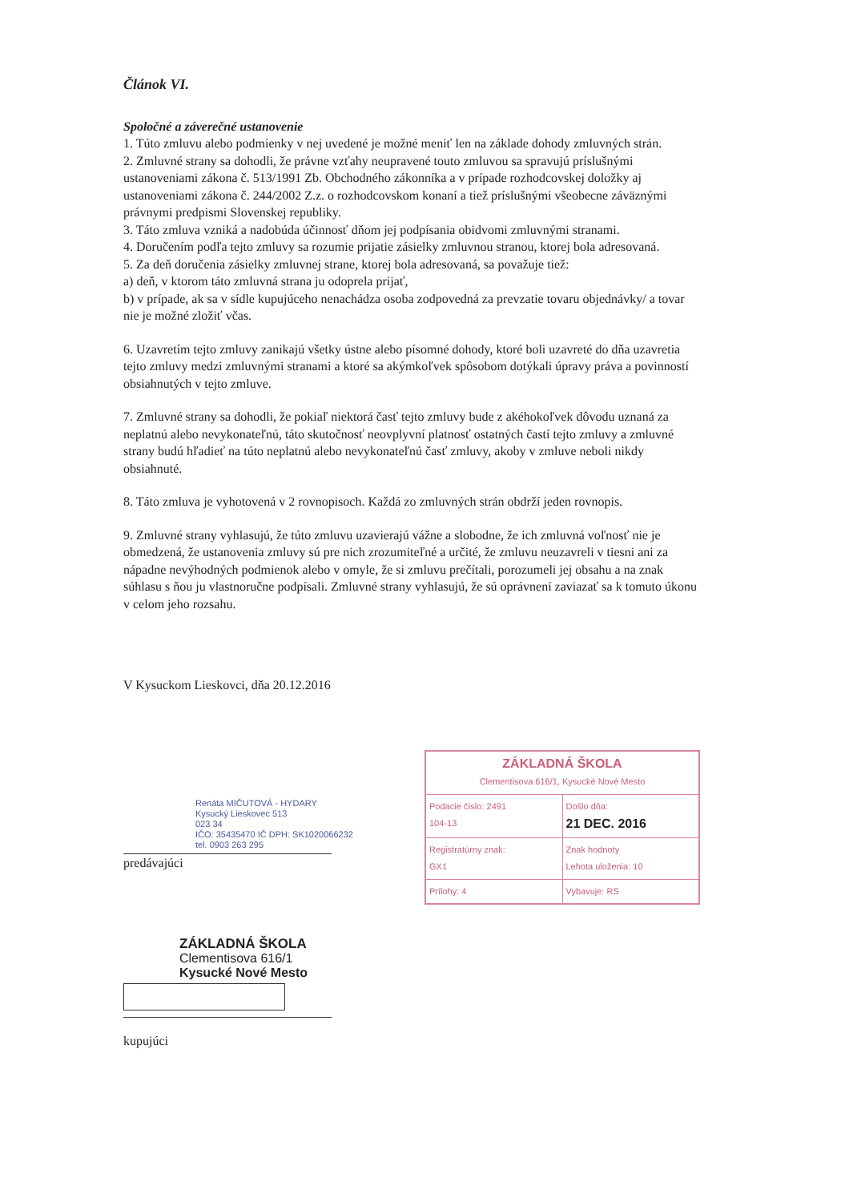Článok VI.
Spoločné a záverečné ustanovenie
1. Túto zmluvu alebo podmienky v nej uvedené je možné meniť len na základe dohody zmluvných strán.
2. Zmluvné strany sa dohodli, že právne vzťahy neupravené touto zmluvou sa spravujú príslušnými ustanoveniami zákona č. 513/1991 Zb. Obchodného zákonníka a v prípade rozhodcovskej doložky aj ustanoveniami zákona č. 244/2002 Z.z. o rozhodcovskom konaní a tiež príslušnými všeobecne záväznými právnymi predpismi Slovenskej republiky.
3. Táto zmluva vzniká a nadobúda účinnosť dňom jej podpísania obidvomi zmluvnými stranami.
4. Doručením podľa tejto zmluvy sa rozumie prijatie zásielky zmluvnou stranou, ktorej bola adresovaná.
5. Za deň doručenia zásielky zmluvnej strane, ktorej bola adresovaná, sa považuje tiež:
a) deň, v ktorom táto zmluvná strana ju odoprela prijať,
b) v prípade, ak sa v sídle kupujúceho nenachádza osoba zodpovedná za prevzatie tovaru objednávky/ a tovar nie je možné zložiť včas.
6. Uzavretím tejto zmluvy zanikajú všetky ústne alebo písomné dohody, ktoré boli uzavreté do dňa uzavretia tejto zmluvy medzi zmluvnými stranami a ktoré sa akýmkoľvek spôsobom dotýkali úpravy práva a povinností obsiahnutých v tejto zmluve.
7. Zmluvné strany sa dohodli, že pokiaľ niektorá časť tejto zmluvy bude z akéhokoľvek dôvodu uznaná za neplatnú alebo nevykonateľnú, táto skutočnosť neovplyvní platnosť ostatných častí tejto zmluvy a zmluvné strany budú hľadieť na túto neplatnú alebo nevykonateľnú časť zmluvy, akoby v zmluve neboli nikdy obsiahnuté.
8. Táto zmluva je vyhotovená v 2 rovnopisoch. Každá zo zmluvných strán obdrží jeden rovnopis.
9. Zmluvné strany vyhlasujú, že túto zmluvu uzavierajú vážne a slobodne, že ich zmluvná voľnosť nie je obmedzená, že ustanovenia zmluvy sú pre nich zrozumiteľné a určité, že zmluvu neuzavreli v tiesni ani za nápadne nevýhodných podmienok alebo v omyle, že si zmluvu prečítali, porozumeli jej obsahu a na znak súhlasu s ňou ju vlastnoručne podpísali. Zmluvné strany vyhlasujú, že sú oprávnení zaviazať sa k tomuto úkonu v celom jeho rozsahu.
V Kysuckom Lieskovci, dňa 20.12.2016
Renáta MIČUTOVÁ - HYDARY
Kysucký Lieskovec 513
023 34
IČO: 35435470 IČ DPH: SK1020066232
tel. 0903 263 295
predávajúci
ZÁKLADNÁ ŠKOLA
Clementisova 616/1, Kysucké Nové Mesto
| Podacie číslo: 2491 104-13 | Došlo dňa: 21 DEC. 2016 |
| Registratúrny znak: GX1 | Znak hodnoty Lehota uloženia: 10 |
| Prílohy: 4 | Vybavuje: RS |
ZÁKLADNÁ ŠKOLA
Clementisova 616/1
Kysucké Nové Mesto
kupujúci